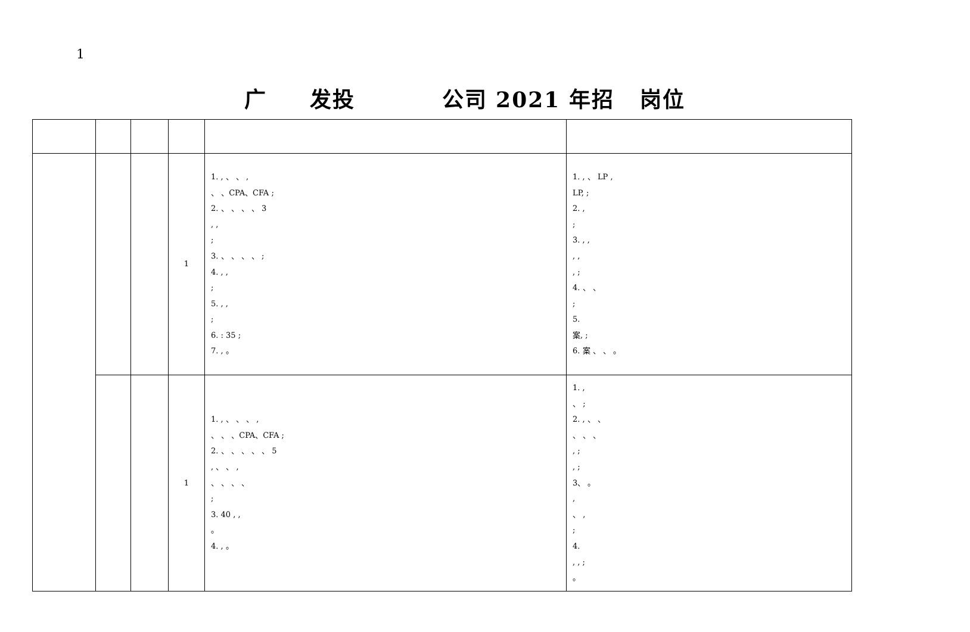1
广 发投 公司 2021 年招 岗位
| | | | 1 | 1. , 、 、 , 、 、CPA、CFA ; 2. 、 、 、 、 3 , , ; 3. 、 、 、 、 ; 4. , , ; 5. , , ; 6. : 35 ; 7. , 。 | 1. , 、 LP , LP, ; 2. , ; 3. , , , , , ; 4. 、 、 ; 5. 案, ; 6. 案 、 、 。 |
| | | | 1 | 1. , 、 、 、 , 、 、 、CPA、CFA ; 2. 、 、 、 、 、 5 , 、 、 , 、 、 、 、 ; 3. 40 , , 。 4. , 。 | 1. , 、 ; 2. , 、 、 、 、 、 , ; , ; 3、 。 , 、 , ; 4. , , ; 。 |